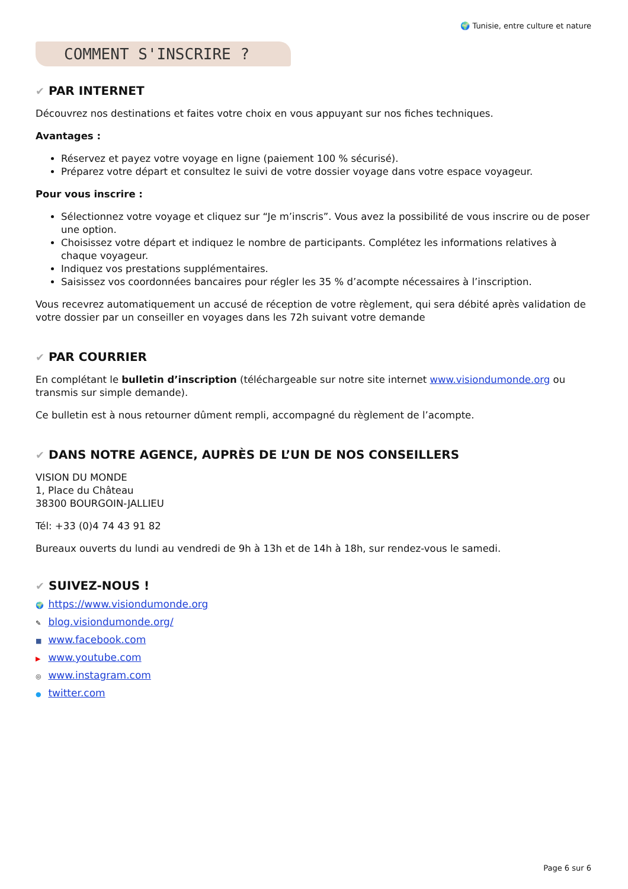🌍 Tunisie, entre culture et nature
COMMENT S'INSCRIRE ?
✔ PAR INTERNET
Découvrez nos destinations et faites votre choix en vous appuyant sur nos fiches techniques.
Avantages :
Réservez et payez votre voyage en ligne (paiement 100 % sécurisé).
Préparez votre départ et consultez le suivi de votre dossier voyage dans votre espace voyageur.
Pour vous inscrire :
Sélectionnez votre voyage et cliquez sur “Je m’inscris”. Vous avez la possibilité de vous inscrire ou de poser une option.
Choisissez votre départ et indiquez le nombre de participants. Complétez les informations relatives à chaque voyageur.
Indiquez vos prestations supplémentaires.
Saisissez vos coordonnées bancaires pour régler les 35 % d’acompte nécessaires à l’inscription.
Vous recevrez automatiquement un accusé de réception de votre règlement, qui sera débité après validation de votre dossier par un conseiller en voyages dans les 72h suivant votre demande
✔ PAR COURRIER
En complétant le bulletin d’inscription (téléchargeable sur notre site internet www.visiondumonde.org ou transmis sur simple demande).
Ce bulletin est à nous retourner dûment rempli, accompagné du règlement de l’acompte.
✔ DANS NOTRE AGENCE, AUPRÈS DE L’UN DE NOS CONSEILLERS
VISION DU MONDE
1, Place du Château
38300 BOURGOIN-JALLIEU
Tél: +33 (0)4 74 43 91 82
Bureaux ouverts du lundi au vendredi de 9h à 13h et de 14h à 18h, sur rendez-vous le samedi.
✔ SUIVEZ-NOUS !
🌍 https://www.visiondumonde.org
✎ blog.visiondumonde.org/
■ www.facebook.com
▶ www.youtube.com
◎ www.instagram.com
● twitter.com
Page 6 sur 6